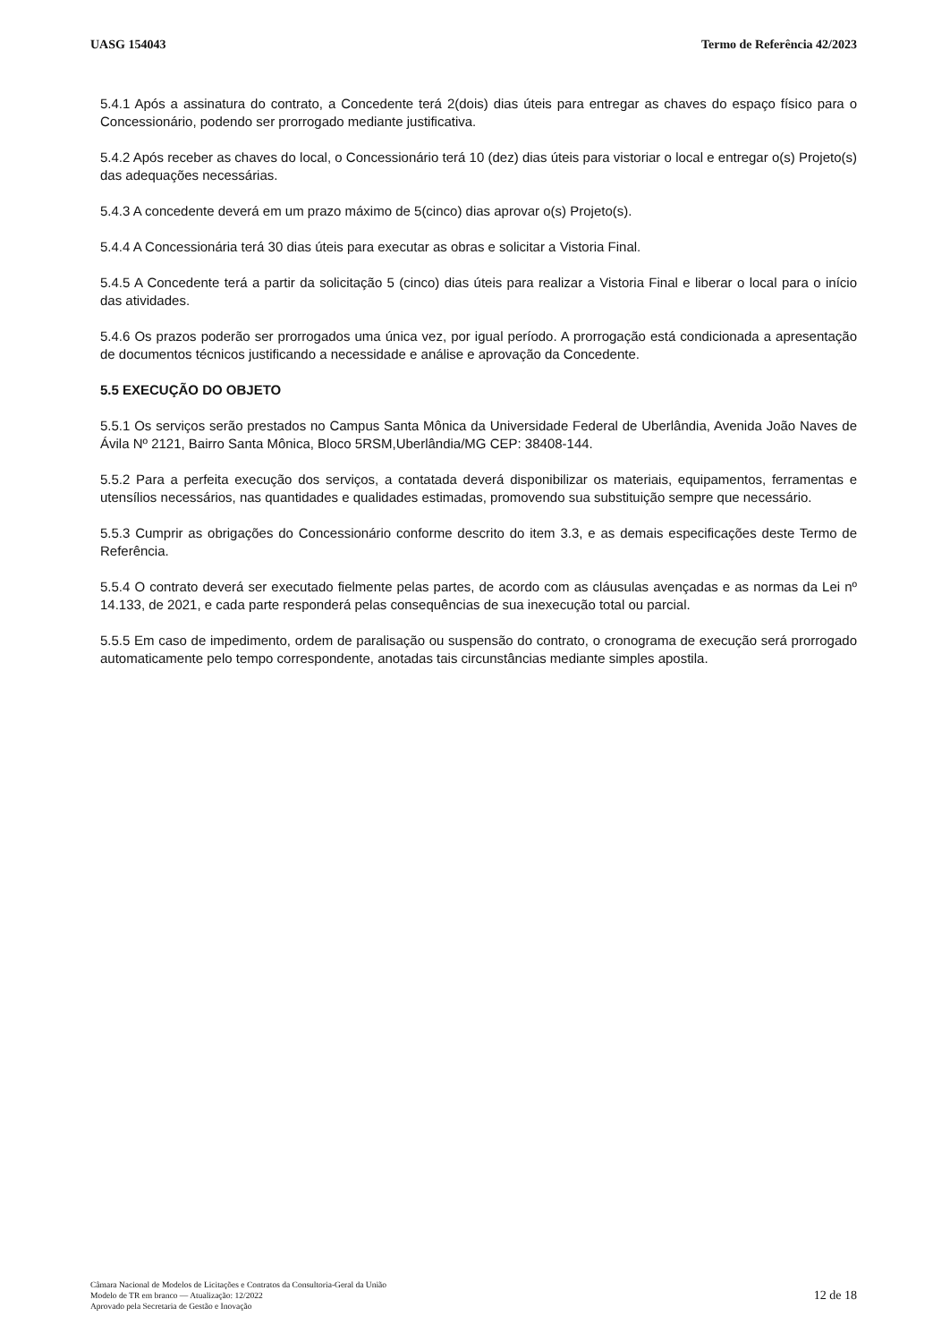UASG 154043 Termo de Referência 42/2023
5.4.1 Após a assinatura do contrato, a Concedente terá 2(dois) dias úteis para entregar as chaves do espaço físico para o Concessionário, podendo ser prorrogado mediante justificativa.
5.4.2 Após receber as chaves do local, o Concessionário terá 10 (dez) dias úteis para vistoriar o local e entregar o(s) Projeto(s) das adequações necessárias.
5.4.3 A concedente deverá em um prazo máximo de 5(cinco) dias aprovar o(s) Projeto(s).
5.4.4 A Concessionária terá 30 dias úteis para executar as obras e solicitar a Vistoria Final.
5.4.5 A Concedente terá a partir da solicitação 5 (cinco) dias úteis para realizar a Vistoria Final e liberar o local para o início das atividades.
5.4.6 Os prazos poderão ser prorrogados uma única vez, por igual período. A prorrogação está condicionada a apresentação de documentos técnicos justificando a necessidade e análise e aprovação da Concedente.
5.5 EXECUÇÃO DO OBJETO
5.5.1 Os serviços serão prestados no Campus Santa Mônica da Universidade Federal de Uberlândia, Avenida João Naves de Ávila Nº 2121, Bairro Santa Mônica, Bloco 5RSM,Uberlândia/MG CEP: 38408-144.
5.5.2 Para a perfeita execução dos serviços, a contatada deverá disponibilizar os materiais, equipamentos, ferramentas e utensílios necessários, nas quantidades e qualidades estimadas, promovendo sua substituição sempre que necessário.
5.5.3 Cumprir as obrigações do Concessionário conforme descrito do item 3.3, e as demais especificações deste Termo de Referência.
5.5.4 O contrato deverá ser executado fielmente pelas partes, de acordo com as cláusulas avençadas e as normas da Lei nº 14.133, de 2021, e cada parte responderá pelas consequências de sua inexecução total ou parcial.
5.5.5 Em caso de impedimento, ordem de paralisação ou suspensão do contrato, o cronograma de execução será prorrogado automaticamente pelo tempo correspondente, anotadas tais circunstâncias mediante simples apostila.
Câmara Nacional de Modelos de Licitações e Contratos da Consultoria-Geral da União
Modelo de TR em branco — Atualização: 12/2022
Aprovado pela Secretaria de Gestão e Inovação
12 de 18